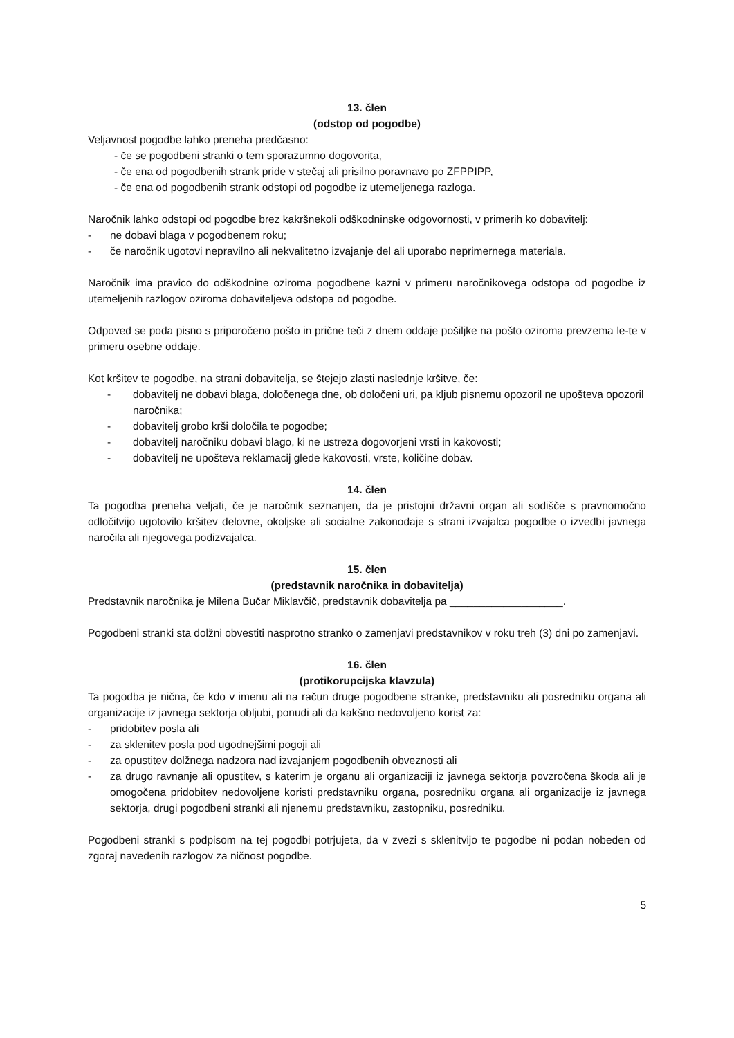13. člen
(odstop od pogodbe)
Veljavnost pogodbe lahko preneha predčasno:
- če se pogodbeni stranki o tem sporazumno dogovorita,
- če ena od pogodbenih strank pride v stečaj ali prisilno poravnavo po ZFPPIPP,
- če ena od pogodbenih strank odstopi od pogodbe iz utemeljenega razloga.
Naročnik lahko odstopi od pogodbe brez kakršnekoli odškodninske odgovornosti, v primerih ko dobavitelj:
- ne dobavi blaga v pogodbenem roku;
- če naročnik ugotovi nepravilno ali nekvalitetno izvajanje del ali uporabo neprimernega materiala.
Naročnik ima pravico do odškodnine oziroma pogodbene kazni v primeru naročnikovega odstopa od pogodbe iz utemeljenih razlogov oziroma dobaviteljeva odstopa od pogodbe.
Odpoved se poda pisno s priporočeno pošto in prične teči z dnem oddaje pošiljke na pošto oziroma prevzema le-te v primeru osebne oddaje.
Kot kršitev te pogodbe, na strani dobavitelja, se štejejo zlasti naslednje kršitve, če:
- dobavitelj ne dobavi blaga, določenega dne, ob določeni uri, pa kljub pisnemu opozoril ne upošteva opozoril naročnika;
- dobavitelj grobo krši določila te pogodbe;
- dobavitelj naročniku dobavi blago, ki ne ustreza dogovorjeni vrsti in kakovosti;
- dobavitelj ne upošteva reklamacij glede kakovosti, vrste, količine dobav.
14. člen
Ta pogodba preneha veljati, če je naročnik seznanjen, da je pristojni državni organ ali sodišče s pravnomočno odločitvijo ugotovilo kršitev delovne, okoljske ali socialne zakonodaje s strani izvajalca pogodbe o izvedbi javnega naročila ali njegovega podizvajalca.
15. člen
(predstavnik naročnika in dobavitelja)
Predstavnik naročnika je Milena Bučar Miklavčič, predstavnik dobavitelja pa ___________________.
Pogodbeni stranki sta dolžni obvestiti nasprotno stranko o zamenjavi predstavnikov v roku treh (3) dni po zamenjavi.
16. člen
(protikorupcijska klavzula)
Ta pogodba je nična, če kdo v imenu ali na račun druge pogodbene stranke, predstavniku ali posredniku organa ali organizacije iz javnega sektorja obljubi, ponudi ali da kakšno nedovoljeno korist za:
- pridobitev posla ali
- za sklenitev posla pod ugodnejšimi pogoji ali
- za opustitev dolžnega nadzora nad izvajanjem pogodbenih obveznosti ali
- za drugo ravnanje ali opustitev, s katerim je organu ali organizaciji iz javnega sektorja povzročena škoda ali je omogočena pridobitev nedovoljene koristi predstavniku organa, posredniku organa ali organizacije iz javnega sektorja, drugi pogodbeni stranki ali njenemu predstavniku, zastopniku, posredniku.
Pogodbeni stranki s podpisom na tej pogodbi potrjujeta, da v zvezi s sklenitvijo te pogodbe ni podan nobeden od zgoraj navedenih razlogov za ničnost pogodbe.
5